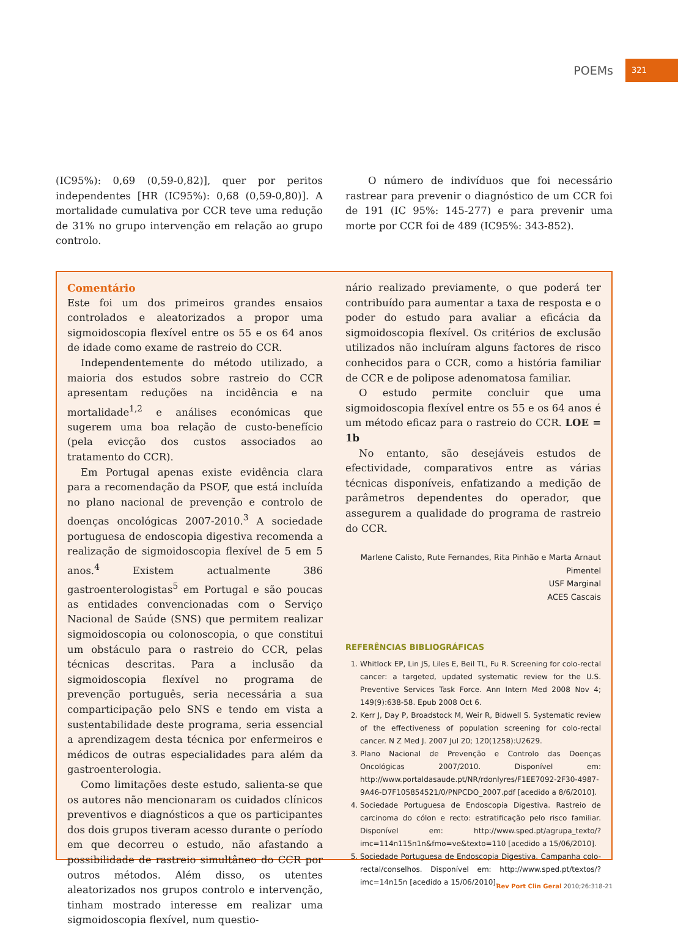POEMs 321
(IC95%): 0,69 (0,59-0,82)], quer por peritos independentes [HR (IC95%): 0,68 (0,59-0,80)]. A mortalidade cumulativa por CCR teve uma redução de 31% no grupo intervenção em relação ao grupo controlo.
O número de indivíduos que foi necessário rastrear para prevenir o diagnóstico de um CCR foi de 191 (IC 95%: 145-277) e para prevenir uma morte por CCR foi de 489 (IC95%: 343-852).
Comentário
Este foi um dos primeiros grandes ensaios controlados e aleatorizados a propor uma sigmoidoscopia flexível entre os 55 e os 64 anos de idade como exame de rastreio do CCR.
Independentemente do método utilizado, a maioria dos estudos sobre rastreio do CCR apresentam reduções na incidência e na mortalidade<sup>1,2</sup> e análises económicas que sugerem uma boa relação de custo-benefício (pela evicção dos custos associados ao tratamento do CCR).
Em Portugal apenas existe evidência clara para a recomendação da PSOF, que está incluída no plano nacional de prevenção e controlo de doenças oncológicas 2007-2010.<sup>3</sup> A sociedade portuguesa de endoscopia digestiva recomenda a realização de sigmoidoscopia flexível de 5 em 5 anos.<sup>4</sup> Existem actualmente 386 gastroenterologistas<sup>5</sup> em Portugal e são poucas as entidades convencionadas com o Serviço Nacional de Saúde (SNS) que permitem realizar sigmoidoscopia ou colonoscopia, o que constitui um obstáculo para o rastreio do CCR, pelas técnicas descritas. Para a inclusão da sigmoidoscopia flexível no programa de prevenção português, seria necessária a sua comparticipação pelo SNS e tendo em vista a sustentabilidade deste programa, seria essencial a aprendizagem desta técnica por enfermeiros e médicos de outras especialidades para além da gastroenterologia.
Como limitações deste estudo, salienta-se que os autores não mencionaram os cuidados clínicos preventivos e diagnósticos a que os participantes dos dois grupos tiveram acesso durante o período em que decorreu o estudo, não afastando a possibilidade de rastreio simultâneo do CCR por outros métodos. Além disso, os utentes aleatorizados nos grupos controlo e intervenção, tinham mostrado interesse em realizar uma sigmoidoscopia flexível, num questio-
nário realizado previamente, o que poderá ter contribuído para aumentar a taxa de resposta e o poder do estudo para avaliar a eficácia da sigmoidoscopia flexível. Os critérios de exclusão utilizados não incluíram alguns factores de risco conhecidos para o CCR, como a história familiar de CCR e de polipose adenomatosa familiar.
O estudo permite concluir que uma sigmoidoscopia flexível entre os 55 e os 64 anos é um método eficaz para o rastreio do CCR. LOE = 1b
No entanto, são desejáveis estudos de efectividade, comparativos entre as várias técnicas disponíveis, enfatizando a medição de parâmetros dependentes do operador, que assegurem a qualidade do programa de rastreio do CCR.
Marlene Calisto, Rute Fernandes, Rita Pinhão e Marta Arnaut
Pimentel
USF Marginal
ACES Cascais
REFERÊNCIAS BIBLIOGRÁFICAS
1. Whitlock EP, Lin JS, Liles E, Beil TL, Fu R. Screening for colo-rectal cancer: a targeted, updated systematic review for the U.S. Preventive Services Task Force. Ann Intern Med 2008 Nov 4; 149(9):638-58. Epub 2008 Oct 6.
2. Kerr J, Day P, Broadstock M, Weir R, Bidwell S. Systematic review of the effectiveness of population screening for colo-rectal cancer. N Z Med J. 2007 Jul 20; 120(1258):U2629.
3. Plano Nacional de Prevenção e Controlo das Doenças Oncológicas 2007/2010. Disponível em: http://www.portaldasaude.pt/NR/rdonlyres/F1EE7092-2F30-4987-9A46-D7F105854521/0/PNPCDO_2007.pdf [acedido a 8/6/2010].
4. Sociedade Portuguesa de Endoscopia Digestiva. Rastreio de carcinoma do cólon e recto: estratificação pelo risco familiar. Disponível em: http://www.sped.pt/agrupa_texto/?imc=114n115n1n&fmo=ve&texto=110 [acedido a 15/06/2010].
5. Sociedade Portuguesa de Endoscopia Digestiva. Campanha colo-rectal/conselhos. Disponível em: http://www.sped.pt/textos/?imc=14n15n [acedido a 15/06/2010].
Rev Port Clin Geral 2010;26:318-21